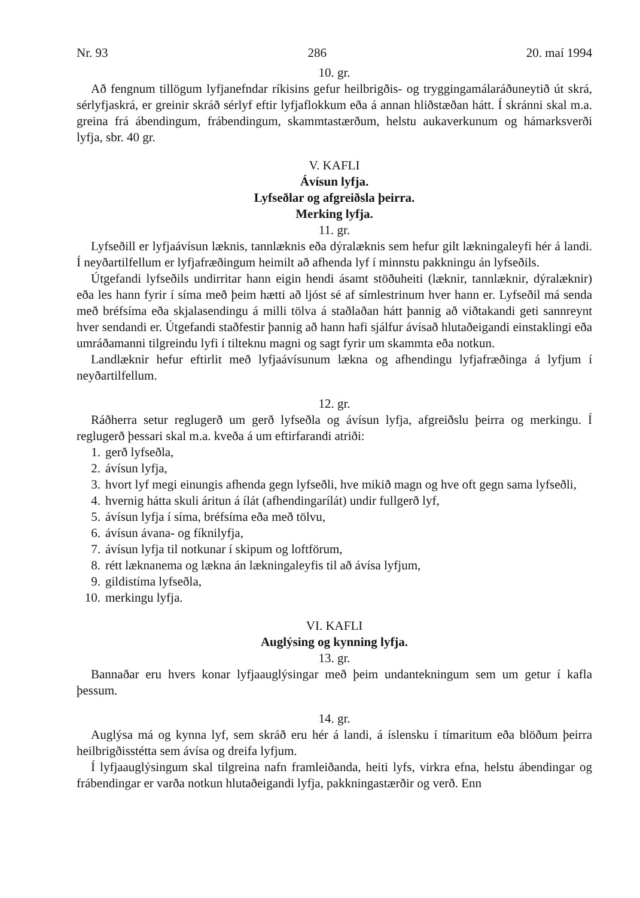Nr. 93 286 20. maí 1994
10. gr.
Að fengnum tillögum lyfjanefndar ríkisins gefur heilbrigðis- og tryggingamálaráðuneytið út skrá, sérlyfjaskrá, er greinir skráð sérlyf eftir lyfjaflokkum eða á annan hliðstæðan hátt. Í skránni skal m.a. greina frá ábendingum, frábendingum, skammtastærðum, helstu aukaverkunum og hámarksverði lyfja, sbr. 40 gr.
V. KAFLI
Ávísun lyfja.
Lyfseðlar og afgreiðsla þeirra.
Merking lyfja.
11. gr.
Lyfseðill er lyfjaávísun læknis, tannlæknis eða dýralæknis sem hefur gilt lækningaleyfi hér á landi. Í neyðartilfellum er lyfjafræðingum heimilt að afhenda lyf í minnstu pakkningu án lyfseðils.
Útgefandi lyfseðils undirritar hann eigin hendi ásamt stöðuheiti (læknir, tannlæknir, dýralæknir) eða les hann fyrir í síma með þeim hætti að ljóst sé af símlestrinum hver hann er. Lyfseðil má senda með bréfsíma eða skjalasendingu á milli tölva á staðlaðan hátt þannig að viðtakandi geti sannreynt hver sendandi er. Útgefandi staðfestir þannig að hann hafi sjálfur ávísað hlutaðeigandi einstaklingi eða umráðamanni tilgreindu lyfi í tilteknu magni og sagt fyrir um skammta eða notkun.
Landlæknir hefur eftirlit með lyfjaávísunum lækna og afhendingu lyfjafræðinga á lyfjum í neyðartilfellum.
12. gr.
Ráðherra setur reglugerð um gerð lyfseðla og ávísun lyfja, afgreiðslu þeirra og merkingu. Í reglugerð þessari skal m.a. kveða á um eftirfarandi atriði:
1. gerð lyfseðla,
2. ávísun lyfja,
3. hvort lyf megi einungis afhenda gegn lyfseðli, hve mikið magn og hve oft gegn sama lyfseðli,
4. hvernig hátta skuli áritun á ílát (afhendingarílát) undir fullgerð lyf,
5. ávísun lyfja í síma, bréfsíma eða með tölvu,
6. ávísun ávana- og fíknilyfja,
7. ávísun lyfja til notkunar í skipum og loftförum,
8. rétt læknanema og lækna án lækningaleyfis til að ávísa lyfjum,
9. gildistíma lyfseðla,
10. merkingu lyfja.
VI. KAFLI
Auglýsing og kynning lyfja.
13. gr.
Bannaðar eru hvers konar lyfjaauglýsingar með þeim undantekningum sem um getur í kafla þessum.
14. gr.
Auglýsa má og kynna lyf, sem skráð eru hér á landi, á íslensku í tímaritum eða blöðum þeirra heilbrigðisstétta sem ávísa og dreifa lyfjum.
Í lyfjaauglýsingum skal tilgreina nafn framleiðanda, heiti lyfs, virkra efna, helstu ábendingar og frábendingar er varða notkun hlutaðeigandi lyfja, pakkningastærðir og verð. Enn